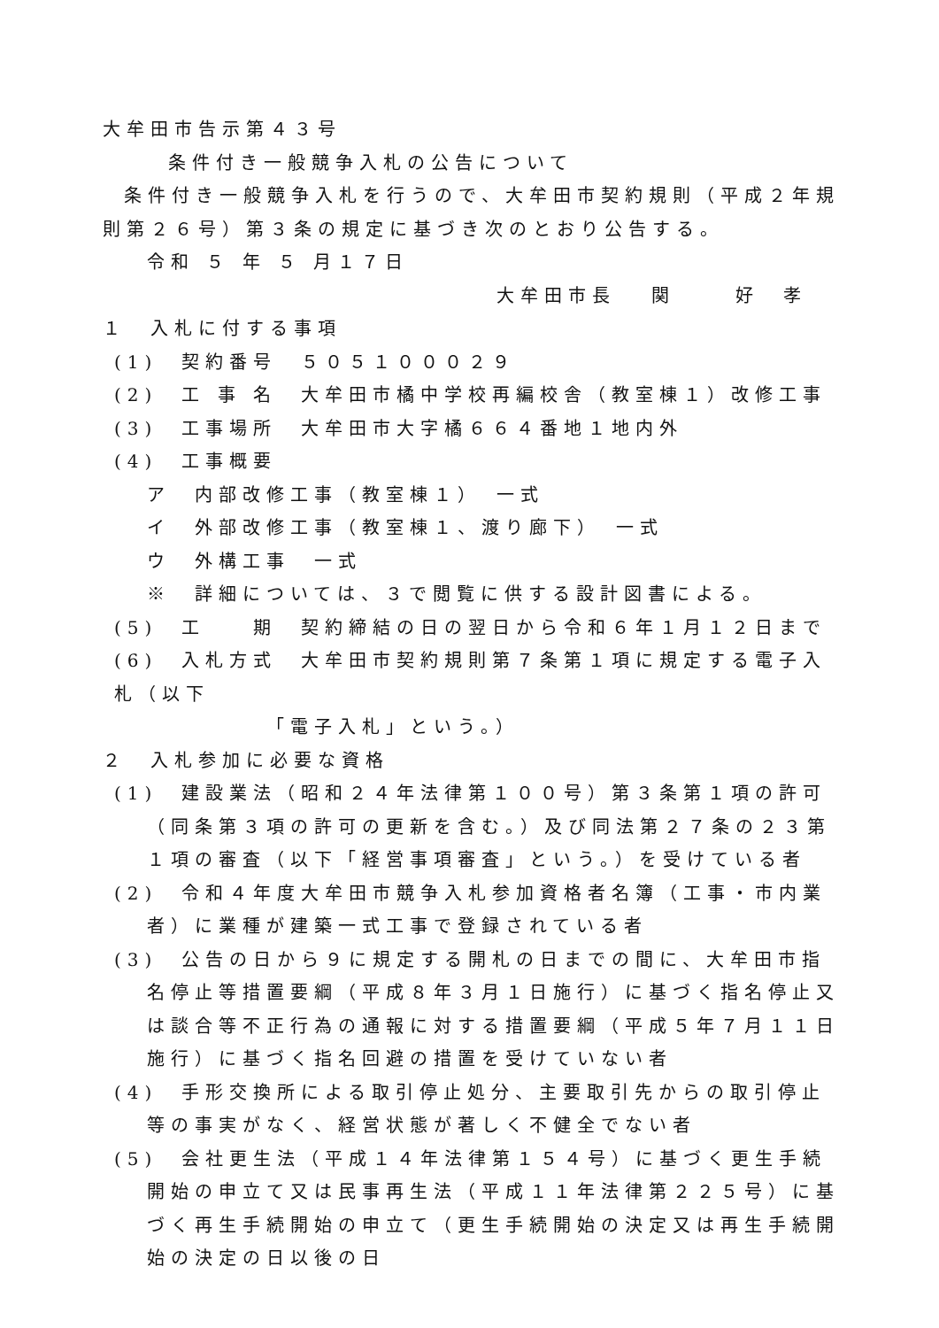大牟田市告示第４３号
条件付き一般競争入札の公告について
条件付き一般競争入札を行うので、大牟田市契約規則（平成２年規則第２６号）第３条の規定に基づき次のとおり公告する。
令和 ５ 年 ５ 月１７日
大牟田市長　 関　　 好　孝
１　入札に付する事項
(1)　契約番号　５０５１０００２９
(2)　工 事 名　大牟田市橘中学校再編校舎（教室棟１）改修工事
(3)　工事場所　大牟田市大字橘６６４番地１地内外
(4)　工事概要
ア　内部改修工事（教室棟１）　一式
イ　外部改修工事（教室棟１、渡り廊下）　一式
ウ　外構工事　一式
※　詳細については、３で閲覧に供する設計図書による。
(5)　工　　期　契約締結の日の翌日から令和６年１月１２日まで
(6)　入札方式　大牟田市契約規則第７条第１項に規定する電子入札（以下
「電子入札」という。）
２　入札参加に必要な資格
(1)　建設業法（昭和２４年法律第１００号）第３条第１項の許可（同条第３項の許可の更新を含む。）及び同法第２７条の２３第１項の審査（以下「経営事項審査」という。）を受けている者
(2)　令和４年度大牟田市競争入札参加資格者名簿（工事・市内業者）に業種が建築一式工事で登録されている者
(3)　公告の日から９に規定する開札の日までの間に、大牟田市指名停止等措置要綱（平成８年３月１日施行）に基づく指名停止又は談合等不正行為の通報に対する措置要綱（平成５年７月１１日施行）に基づく指名回避の措置を受けていない者
(4)　手形交換所による取引停止処分、主要取引先からの取引停止等の事実がなく、経営状態が著しく不健全でない者
(5)　会社更生法（平成１４年法律第１５４号）に基づく更生手続開始の申立て又は民事再生法（平成１１年法律第２２５号）に基づく再生手続開始の申立て（更生手続開始の決定又は再生手続開始の決定の日以後の日